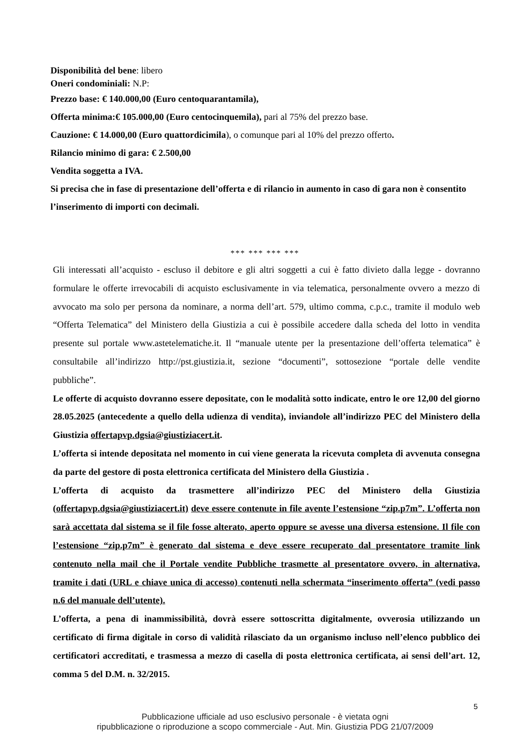Disponibilità del bene: libero
Oneri condominiali: N.P:
Prezzo base: € 140.000,00 (Euro centoquarantamila),
Offerta minima:€ 105.000,00 (Euro centocinquemila), pari al 75% del prezzo base.
Cauzione: € 14.000,00 (Euro quattordicimila), o comunque pari al 10% del prezzo offerto.
Rilancio minimo di gara: € 2.500,00
Vendita soggetta a IVA.
Si precisa che in fase di presentazione dell’offerta e di rilancio in aumento in caso di gara non è consentito l’inserimento di importi con decimali.
*** *** *** ***
Gli interessati all’acquisto - escluso il debitore e gli altri soggetti a cui è fatto divieto dalla legge - dovranno formulare le offerte irrevocabili di acquisto esclusivamente in via telematica, personalmente ovvero a mezzo di avvocato ma solo per persona da nominare, a norma dell’art. 579, ultimo comma, c.p.c., tramite il modulo web “Offerta Telematica” del Ministero della Giustizia a cui è possibile accedere dalla scheda del lotto in vendita presente sul portale www.astetelematiche.it. Il “manuale utente per la presentazione dell’offerta telematica” è consultabile all’indirizzo http://pst.giustizia.it, sezione “documenti”, sottosezione “portale delle vendite pubbliche”.
Le offerte di acquisto dovranno essere depositate, con le modalità sotto indicate, entro le ore 12,00 del giorno 28.05.2025 (antecedente a quello della udienza di vendita), inviandole all’indirizzo PEC del Ministero della Giustizia offertapvp.dgsia@giustiziacert.it.
L’offerta si intende depositata nel momento in cui viene generata la ricevuta completa di avvenuta consegna da parte del gestore di posta elettronica certificata del Ministero della Giustizia .
L’offerta di acquisto da trasmettere all’indirizzo PEC del Ministero della Giustizia (offertapvp.dgsia@giustiziacert.it) deve essere contenute in file avente l’estensione “zip.p7m”. L’offerta non sarà accettata dal sistema se il file fosse alterato, aperto oppure se avesse una diversa estensione. Il file con l’estensione “zip.p7m” è generato dal sistema e deve essere recuperato dal presentatore tramite link contenuto nella mail che il Portale vendite Pubbliche trasmette al presentatore ovvero, in alternativa, tramite i dati (URL e chiave unica di accesso) contenuti nella schermata “inserimento offerta” (vedi passo n.6 del manuale dell’utente).
L’offerta, a pena di inammissibilità, dovrà essere sottoscritta digitalmente, ovverosia utilizzando un certificato di firma digitale in corso di validità rilasciato da un organismo incluso nell’elenco pubblico dei certificatori accreditati, e trasmessa a mezzo di casella di posta elettronica certificata, ai sensi dell’art. 12, comma 5 del D.M. n. 32/2015.
5
Pubblicazione ufficiale ad uso esclusivo personale - è vietata ogni
ripubblicazione o riproduzione a scopo commerciale - Aut. Min. Giustizia PDG 21/07/2009